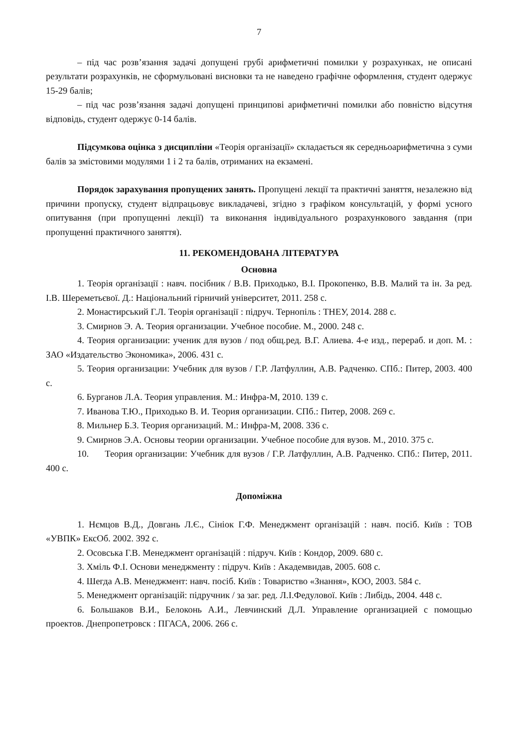7
– під час розв’язання задачі допущені грубі арифметичні помилки у розрахунках, не описані результати розрахунків, не сформульовані висновки та не наведено графічне оформлення, студент одержує 15-29 балів;
– під час розв’язання задачі допущені принципові арифметичні помилки або повністю відсутня відповідь, студент одержує 0-14 балів.
Підсумкова оцінка з дисципліни «Теорія організації» складається як середньоарифметична з суми балів за змістовими модулями 1 і 2 та балів, отриманих на екзамені.
Порядок зарахування пропущених занять. Пропущені лекції та практичні заняття, незалежно від причини пропуску, студент відпрацьовує викладачеві, згідно з графіком консультацій, у формі усного опитування (при пропущенні лекції) та виконання індивідуального розрахункового завдання (при пропущенні практичного заняття).
11. РЕКОМЕНДОВАНА ЛІТЕРАТУРА
Основна
1. Теорія організації : навч. посібник / В.В. Приходько, В.І. Прокопенко, В.В. Малий та ін. За ред. І.В. Шереметьєвої. Д.: Національний гірничий університет, 2011. 258 с.
2. Монастирський Г.Л. Теорія організації : підруч. Тернопіль : ТНЕУ, 2014. 288 с.
3. Смирнов Э. А. Теория организации. Учебное пособие. М., 2000. 248 с.
4. Теория организации: ученик для вузов / под общ.ред. В.Г. Алиева. 4-е изд., перераб. и доп. М. : ЗАО «Издательство Экономика», 2006. 431 с.
5. Теория организации: Учебник для вузов / Г.Р. Латфуллин, А.В. Радченко. СПб.: Питер, 2003. 400 с.
6. Бурганов Л.А. Теория управления. М.: Инфра-М, 2010. 139 с.
7. Иванова Т.Ю., Приходько В. И. Теория организации. СПб.: Питер, 2008. 269 с.
8. Мильнер Б.З. Теория организаций. М.: Инфра-М, 2008. 336 с.
9. Смирнов Э.А. Основы теории организации. Учебное пособие для вузов. М., 2010. 375 с.
10. Теория организации: Учебник для вузов / Г.Р. Латфуллин, А.В. Радченко. СПб.: Питер, 2011. 400 с.
Допоміжна
1. Нємцов В.Д., Довгань Л.Є., Сініок Г.Ф. Менеджмент організацій : навч. посіб. Київ : ТОВ «УВПК» ЕксОб. 2002. 392 с.
2. Осовська Г.В. Менеджмент організацій : підруч. Київ : Кондор, 2009. 680 с.
3. Хміль Ф.І. Основи менеджменту : підруч. Київ : Академвидав, 2005. 608 с.
4. Шегда А.В. Менеджмент: навч. посіб. Київ : Товариство «Знання», КОО, 2003. 584 с.
5. Менеджмент організацій: підручник / за заг. ред. Л.І.Федулової. Київ : Либідь, 2004. 448 с.
6. Большаков В.И., Белоконь А.И., Левчинский Д.Л. Управление организацией с помощью проектов. Днепропетровск : ПГАСА, 2006. 266 с.